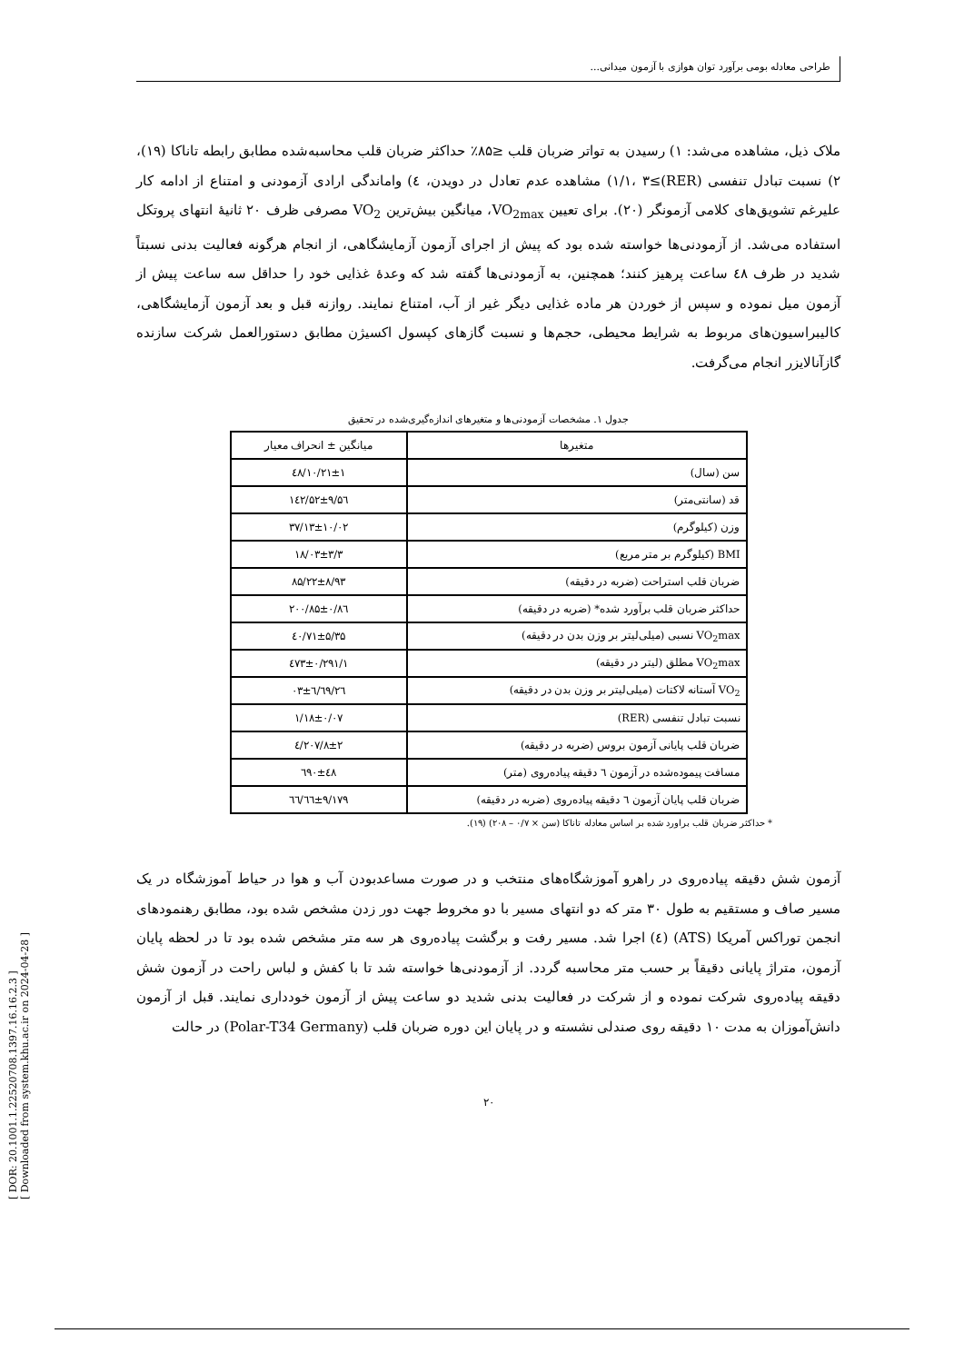طراحی معادله بومی برآورد توان هوازی با آزمون میدانی...
ملاک ذیل، مشاهده می‌شد: ۱) رسیدن به تواتر ضربان قلب ≤۸۵٪ حداکثر ضربان قلب محاسبه‌شده مطابق رابطه تاناکا (۱۹)، ۲) نسبت تبادل تنفسی (RER)≥۱/۱، ۳) مشاهده عدم تعادل در دویدن، ٤) واماندگی ارادی آزمودنی و امتناع از ادامه کار علیرغم تشویق‌های کلامی آزمونگر (۲۰). برای تعیین VO<sub>2max</sub>، میانگین بیش‌ترین VO<sub>2</sub> مصرفی ظرف ۲۰ ثانیهٔ انتهای پروتکل استفاده می‌شد. از آزمودنی‌ها خواسته شده بود که پیش از اجرای آزمون آزمایشگاهی، از انجام هرگونه فعالیت بدنی نسبتاً شدید در ظرف ٤۸ ساعت پرهیز کنند؛ همچنین، به آزمودنی‌ها گفته شد که وعدهٔ غذایی خود را حداقل سه ساعت پیش از آزمون میل نموده و سپس از خوردن هر ماده غذایی دیگر غیر از آب، امتناع نمایند. روازنه قبل و بعد آزمون آزمایشگاهی، کالیبراسیون‌های مربوط به شرایط محیطی، حجم‌ها و نسبت گازهای کپسول اکسیژن مطابق دستورالعمل شرکت سازنده گازآنالایزر انجام می‌گرفت.
جدول ۱. مشخصات آزمودنی‌ها و متغیرهای اندازه‌گیری‌شده در تحقیق
| متغیرها | میانگین ± انحراف معیار |
| --- | --- |
| سن (سال) | ۱۰/۲۱±۱/٤۸ |
| قد (سانتی‌متر) | ۱٤۲/۵۲±۹/۵٦ |
| وزن (کیلوگرم) | ۳۷/۱۳±۱۰/۰۲ |
| BMI (کیلوگرم بر متر مربع) | ۱۸/۰۳±۳/۳ |
| ضربان قلب استراحت (ضربه در دقیقه) | ۸۵/۲۲±۸/۹۳ |
| حداکثر ضربان قلب برآورد شده* (ضربه در دقیقه) | ۲۰۰/۸۵±۰/۸٦ |
| VO<sub>2</sub>max نسبی (میلی‌لیتر بر وزن بدن در دقیقه) | ٤۰/۷۱±۵/۳۵ |
| VO<sub>2</sub>max مطلق (لیتر در دقیقه) | ۱/٤۷۳±۰/۲۹۱ |
| VO<sub>2</sub> آستانه لاکتات (میلی‌لیتر بر وزن بدن در دقیقه) | ۲٦/۰۳±٦/٦۹ |
| نسبت تبادل تنفسی (RER) | ۱/۱۸±۰/۰۷ |
| ضربان قلب پایانی آزمون بروس (ضربه در دقیقه) | ۲۰۷/۸±۲/٤ |
| مسافت پیموده‌شده در آزمون ٦ دقیقه پیاده‌روی (متر) | ٦۹۰±٤۸ |
| ضربان قلب پایان آزمون ٦ دقیقه پیاده‌روی (ضربه در دقیقه) | ۱۷۹/٦٦±۹/٦٦ |
* حداکثر ضربان قلب براورد شده بر اساس معادله تاناکا (سن × ۰/۷ – ۲۰۸) (۱۹).
آزمون شش دقیقه پیاده‌روی در راهرو آموزشگاه‌های منتخب و در صورت مساعدبودن آب و هوا در حیاط آموزشگاه در یک مسیر صاف و مستقیم به طول ۳۰ متر که دو انتهای مسیر با دو مخروط جهت دور زدن مشخص شده بود، مطابق رهنمودهای انجمن توراکس آمریکا (ATS) (٤) اجرا شد. مسیر رفت و برگشت پیاده‌روی هر سه متر مشخص شده بود تا در لحظه پایان آزمون، متراژ پایانی دقیقاً بر حسب متر محاسبه گردد. از آزمودنی‌ها خواسته شد تا با کفش و لباس راحت در آزمون شش دقیقه پیاده‌روی شرکت نموده و از شرکت در فعالیت بدنی شدید دو ساعت پیش از آزمون خودداری نمایند. قبل از آزمون دانش‌آموزان به مدت ۱۰ دقیقه روی صندلی نشسته و در پایان این دوره ضربان قلب (Polar-T34 Germany) در حالت
۲۰
[ DOR: 20.1001.1.22520708.1397.16.16.2.3 ]
[ Downloaded from system.khu.ac.ir on 2024-04-28 ]